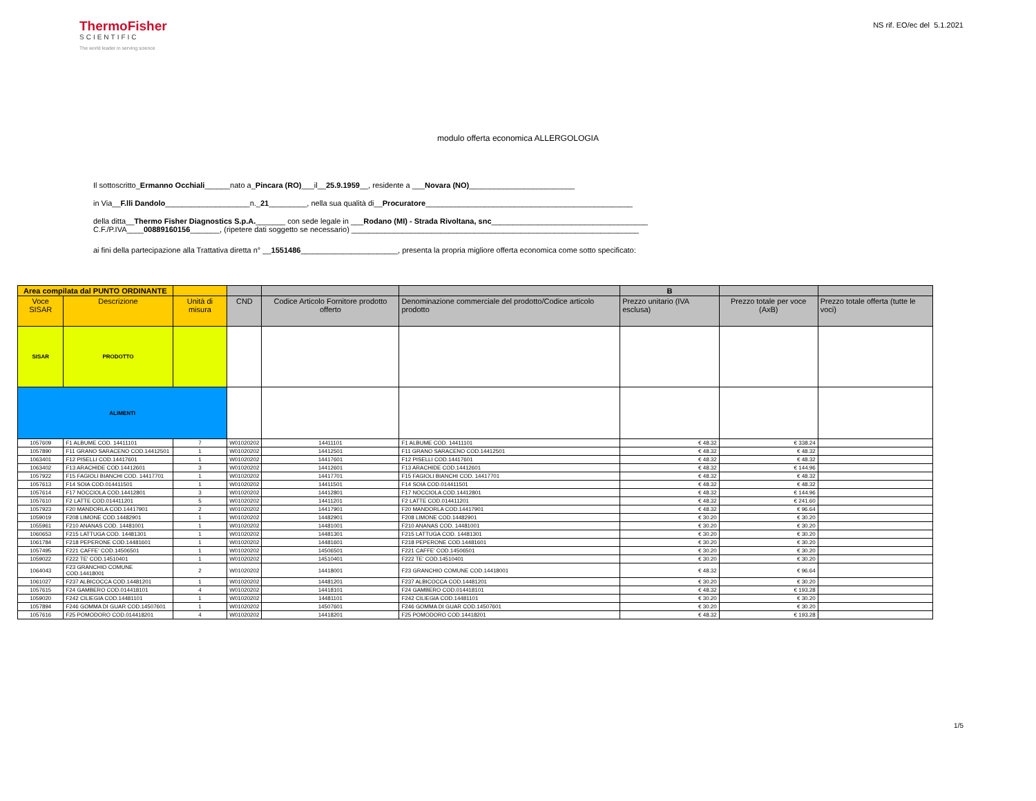ThermoFisher
SCIENTIFIC
The world leader in serving science
NS rif. EO/ec del 5.1.2021
modulo offerta economica ALLERGOLOGIA
Il sottoscritto_Ermanno Occhiali______nato a_Pincara (RO)___il__25.9.1959__, residente a ___Novara (NO)_________________________
in Via__F.lli Dandolo____________________n._21_________, nella sua qualità di__Procuratore_________________________________________________
della ditta__Thermo Fisher Diagnostics S.p.A._______ con sede legale in ___Rodano (MI) - Strada Rivoltana, snc_____________________________________
C.F./P.IVA____00889160156_______, (ripetere dati soggetto se necessario) ____________________________________________________________________
ai fini della partecipazione alla Trattativa diretta n° __1551486_______________________, presenta la propria migliore offerta economica come sotto specificato:
| Area compilata dal PUNTO ORDINANTE | | | | | | B | | |
| --- | --- | --- | --- | --- | --- | --- | --- | --- |
| Voce SISAR | Descrizione | Unità di misura | CND | Codice Articolo Fornitore prodotto offerto | Denominazione commerciale del prodotto/Codice articolo prodotto | Prezzo unitario (IVA esclusa) | Prezzo totale per voce (AxB) | Prezzo totale offerta (tutte le voci) |
| SISAR | PRODOTTO | | | | | | | |
| ALIMENTI | | | | | | | | |
| 1057609 | F1 ALBUME COD. 14411101 | 7 | W01020202 | 14411101 | F1 ALBUME COD. 14411101 | € 48.32 | € 338.24 | |
| 1057890 | F11 GRANO SARACENO COD.14412501 | 1 | W01020202 | 14412501 | F11 GRANO SARACENO COD.14412501 | € 48.32 | € 48.32 | |
| 1063401 | F12 PISELLI COD.14417601 | 1 | W01020202 | 14417601 | F12 PISELLI COD.14417601 | € 48.32 | € 48.32 | |
| 1063402 | F13 ARACHIDE COD.14412601 | 3 | W01020202 | 14412601 | F13 ARACHIDE COD.14412601 | € 48.32 | € 144.96 | |
| 1057922 | F15 FAGIOLI BIANCHI COD. 14417701 | 1 | W01020202 | 14417701 | F15 FAGIOLI BIANCHI COD. 14417701 | € 48.32 | € 48.32 | |
| 1057613 | F14 SOIA COD.014411501 | 1 | W01020202 | 14411501 | F14 SOIA COD.014411501 | € 48.32 | € 48.32 | |
| 1057614 | F17 NOCCIOLA COD.14412801 | 3 | W01020202 | 14412801 | F17 NOCCIOLA COD.14412801 | € 48.32 | € 144.96 | |
| 1057610 | F2 LATTE COD.014411201 | 5 | W01020202 | 14411201 | F2 LATTE COD.014411201 | € 48.32 | € 241.60 | |
| 1057923 | F20 MANDORLA COD.14417901 | 2 | W01020202 | 14417901 | F20 MANDORLA COD.14417901 | € 48.32 | € 96.64 | |
| 1059019 | F208 LIMONE COD.14482901 | 1 | W01020202 | 14482901 | F208 LIMONE COD.14482901 | € 30.20 | € 30.20 | |
| 1055961 | F210 ANANAS COD. 14481001 | 1 | W01020202 | 14481001 | F210 ANANAS COD. 14481001 | € 30.20 | € 30.20 | |
| 1060653 | F215 LATTUGA COD. 14481301 | 1 | W01020202 | 14481301 | F215 LATTUGA COD. 14481301 | € 30.20 | € 30.20 | |
| 1061784 | F218 PEPERONE COD.14481601 | 1 | W01020202 | 14481601 | F218 PEPERONE COD.14481601 | € 30.20 | € 30.20 | |
| 1057495 | F221 CAFFE' COD.14506501 | 1 | W01020202 | 14506501 | F221 CAFFE' COD.14506501 | € 30.20 | € 30.20 | |
| 1059022 | F222 TE' COD.14510401 | 1 | W01020202 | 14510401 | F222 TE' COD.14510401 | € 30.20 | € 30.20 | |
| 1064043 | F23 GRANCHIO COMUNE COD.14418001 | 2 | W01020202 | 14418001 | F23 GRANCHIO COMUNE COD.14418001 | € 48.32 | € 96.64 | |
| 1061027 | F237 ALBICOCCA COD.14481201 | 1 | W01020202 | 14481201 | F237 ALBICOCCA COD.14481201 | € 30.20 | € 30.20 | |
| 1057615 | F24 GAMBERO COD.014418101 | 4 | W01020202 | 14418101 | F24 GAMBERO COD.014418101 | € 48.32 | € 193.28 | |
| 1059020 | F242 CILIEGIA COD.14481101 | 1 | W01020202 | 14481101 | F242 CILIEGIA COD.14481101 | € 30.20 | € 30.20 | |
| 1057894 | F246 GOMMA DI GUAR COD.14507601 | 1 | W01020202 | 14507601 | F246 GOMMA DI GUAR COD.14507601 | € 30.20 | € 30.20 | |
| 1057616 | F25 POMODORO COD.014418201 | 4 | W01020202 | 14418201 | F25 POMODORO COD.14418201 | € 48.32 | € 193.28 | |
1/5